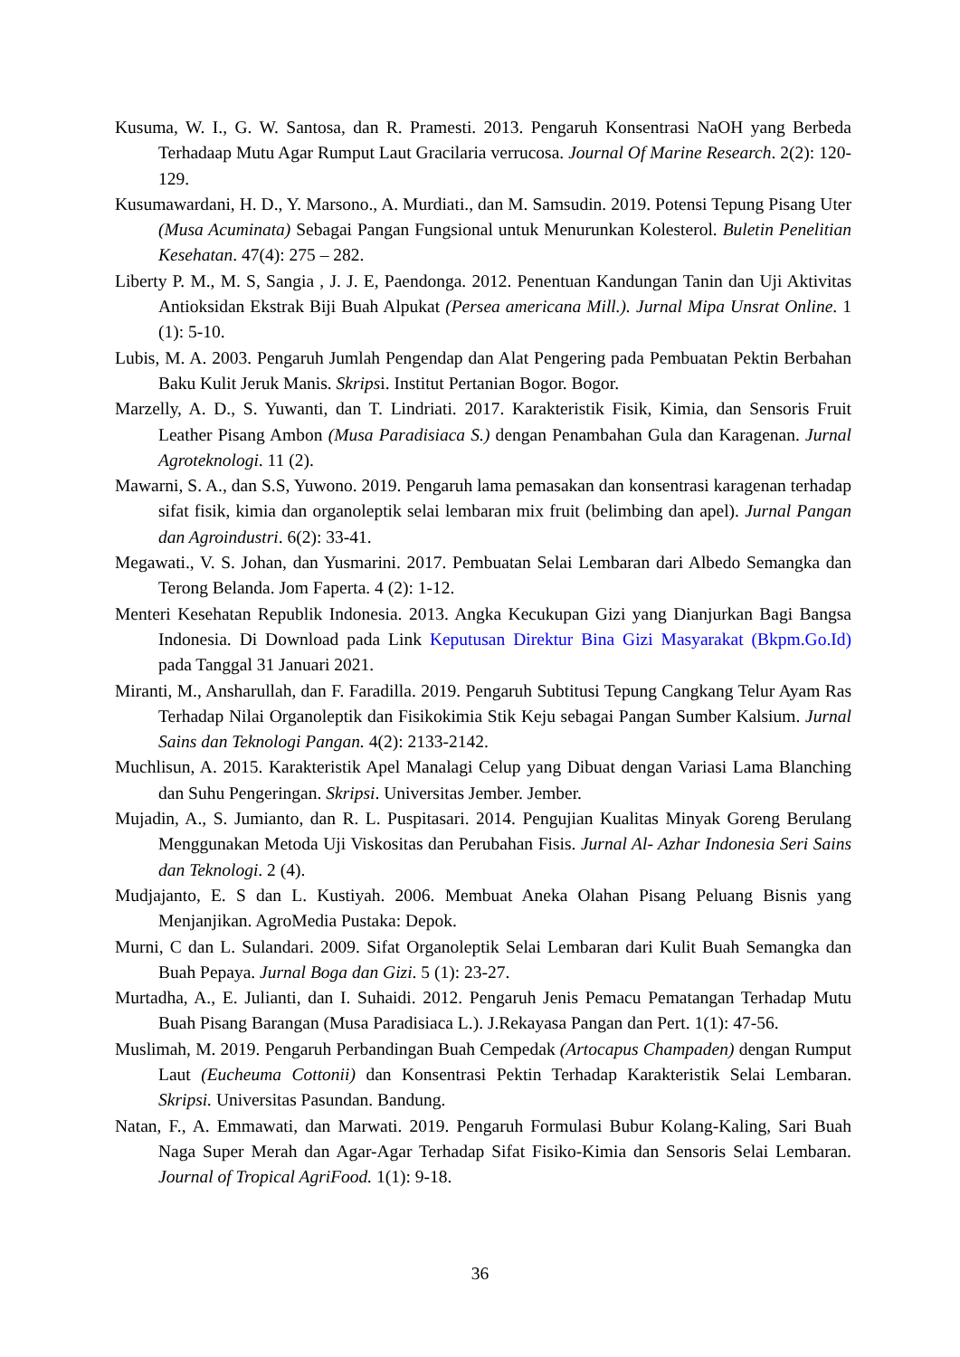Kusuma, W. I., G. W. Santosa, dan R. Pramesti. 2013. Pengaruh Konsentrasi NaOH yang Berbeda Terhadaap Mutu Agar Rumput Laut Gracilaria verrucosa. Journal Of Marine Research. 2(2): 120-129.
Kusumawardani, H. D., Y. Marsono., A. Murdiati., dan M. Samsudin. 2019. Potensi Tepung Pisang Uter (Musa Acuminata) Sebagai Pangan Fungsional untuk Menurunkan Kolesterol. Buletin Penelitian Kesehatan. 47(4): 275 – 282.
Liberty P. M., M. S, Sangia , J. J. E, Paendonga. 2012. Penentuan Kandungan Tanin dan Uji Aktivitas Antioksidan Ekstrak Biji Buah Alpukat (Persea americana Mill.). Jurnal Mipa Unsrat Online. 1 (1): 5-10.
Lubis, M. A. 2003. Pengaruh Jumlah Pengendap dan Alat Pengering pada Pembuatan Pektin Berbahan Baku Kulit Jeruk Manis. Skripsi. Institut Pertanian Bogor. Bogor.
Marzelly, A. D., S. Yuwanti, dan T. Lindriati. 2017. Karakteristik Fisik, Kimia, dan Sensoris Fruit Leather Pisang Ambon (Musa Paradisiaca S.) dengan Penambahan Gula dan Karagenan. Jurnal Agroteknologi. 11 (2).
Mawarni, S. A., dan S.S, Yuwono. 2019. Pengaruh lama pemasakan dan konsentrasi karagenan terhadap sifat fisik, kimia dan organoleptik selai lembaran mix fruit (belimbing dan apel). Jurnal Pangan dan Agroindustri. 6(2): 33-41.
Megawati., V. S. Johan, dan Yusmarini. 2017. Pembuatan Selai Lembaran dari Albedo Semangka dan Terong Belanda. Jom Faperta. 4 (2): 1-12.
Menteri Kesehatan Republik Indonesia. 2013. Angka Kecukupan Gizi yang Dianjurkan Bagi Bangsa Indonesia. Di Download pada Link Keputusan Direktur Bina Gizi Masyarakat (Bkpm.Go.Id) pada Tanggal 31 Januari 2021.
Miranti, M., Ansharullah, dan F. Faradilla. 2019. Pengaruh Subtitusi Tepung Cangkang Telur Ayam Ras Terhadap Nilai Organoleptik dan Fisikokimia Stik Keju sebagai Pangan Sumber Kalsium. Jurnal Sains dan Teknologi Pangan. 4(2): 2133-2142.
Muchlisun, A. 2015. Karakteristik Apel Manalagi Celup yang Dibuat dengan Variasi Lama Blanching dan Suhu Pengeringan. Skripsi. Universitas Jember. Jember.
Mujadin, A., S. Jumianto, dan R. L. Puspitasari. 2014. Pengujian Kualitas Minyak Goreng Berulang Menggunakan Metoda Uji Viskositas dan Perubahan Fisis. Jurnal Al- Azhar Indonesia Seri Sains dan Teknologi. 2 (4).
Mudjajanto, E. S dan L. Kustiyah. 2006. Membuat Aneka Olahan Pisang Peluang Bisnis yang Menjanjikan. AgroMedia Pustaka: Depok.
Murni, C dan L. Sulandari. 2009. Sifat Organoleptik Selai Lembaran dari Kulit Buah Semangka dan Buah Pepaya. Jurnal Boga dan Gizi. 5 (1): 23-27.
Murtadha, A., E. Julianti, dan I. Suhaidi. 2012. Pengaruh Jenis Pemacu Pematangan Terhadap Mutu Buah Pisang Barangan (Musa Paradisiaca L.). J.Rekayasa Pangan dan Pert. 1(1): 47-56.
Muslimah, M. 2019. Pengaruh Perbandingan Buah Cempedak (Artocapus Champaden) dengan Rumput Laut (Eucheuma Cottonii) dan Konsentrasi Pektin Terhadap Karakteristik Selai Lembaran. Skripsi. Universitas Pasundan. Bandung.
Natan, F., A. Emmawati, dan Marwati. 2019. Pengaruh Formulasi Bubur Kolang-Kaling, Sari Buah Naga Super Merah dan Agar-Agar Terhadap Sifat Fisiko-Kimia dan Sensoris Selai Lembaran. Journal of Tropical AgriFood. 1(1): 9-18.
36